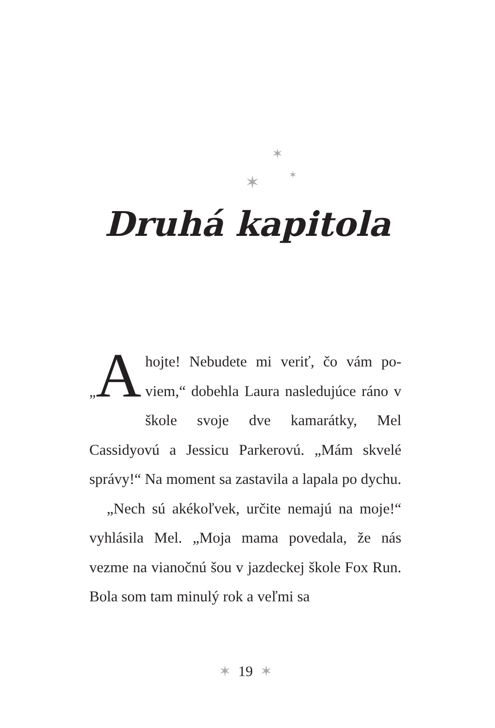✶
✶ ✶
Druhá kapitola
„A hojte! Nebudete mi veriť, čo vám po­viem,“ dobehla Laura nasledujúce rá­no v škole svoje dve kamarátky, Mel Cassidyovú a Jessicu Parkerovú. „Mám skvelé správy!“ Na moment sa zastavila a lapala po dychu.
„Nech sú akékoľvek, určite nemajú na mo­je!“ vyhlásila Mel. „Moja mama povedala, že nás vezme na vianočnú šou v jazdeckej škole Fox Run. Bola som tam minulý rok a veľmi sa
✶ 19 ✶